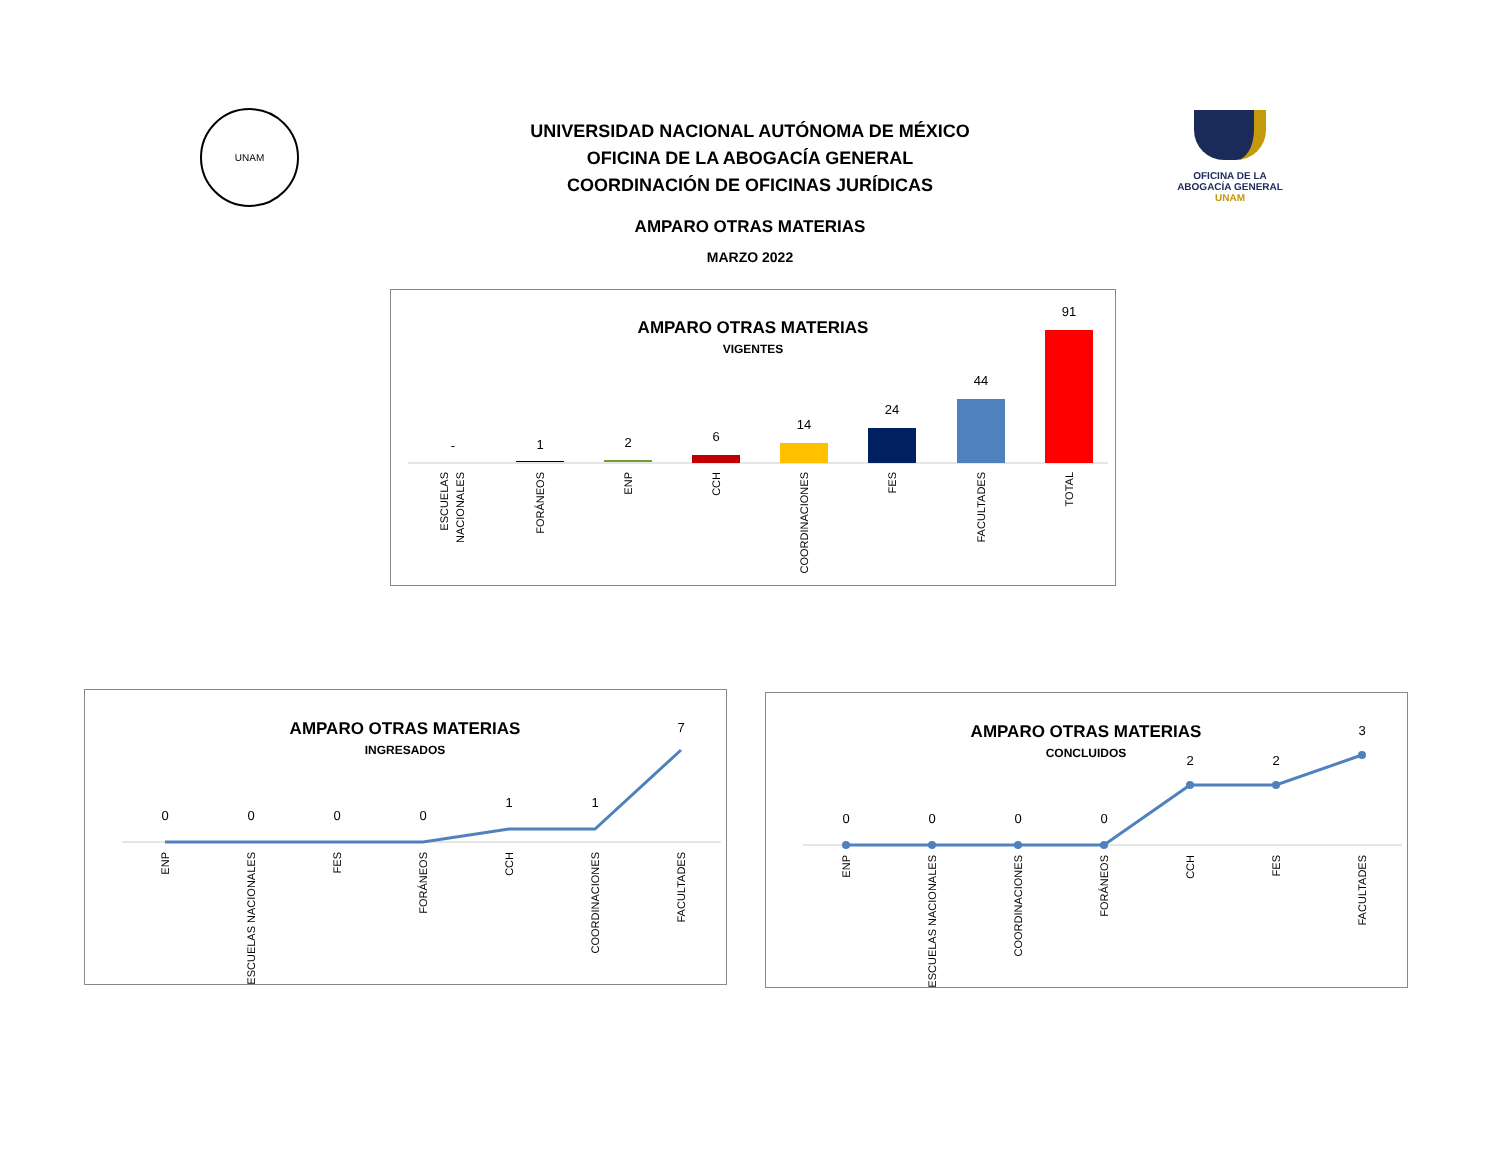UNAM
UNIVERSIDAD NACIONAL AUTÓNOMA DE MÉXICO
OFICINA DE LA ABOGACÍA GENERAL
COORDINACIÓN DE OFICINAS JURÍDICAS
AMPARO OTRAS MATERIAS
MARZO 2022
OFICINA DE LA
ABOGACÍA GENERAL
UNAM
AMPARO OTRAS MATERIAS
VIGENTES
-
1
2
6
14
24
44
91
ESCUELAS
NACIONALES
FORÁNEOS
ENP
CCH
COORDINACIONES
FES
FACULTADES
TOTAL
AMPARO OTRAS MATERIAS
INGRESADOS
0
0
0
0
1
1
7
ENP
ESCUELAS NACIONALES
FES
FORÁNEOS
CCH
COORDINACIONES
FACULTADES
AMPARO OTRAS MATERIAS
CONCLUIDOS
0
0
0
0
2
2
3
ENP
ESCUELAS NACIONALES
COORDINACIONES
FORÁNEOS
CCH
FES
FACULTADES